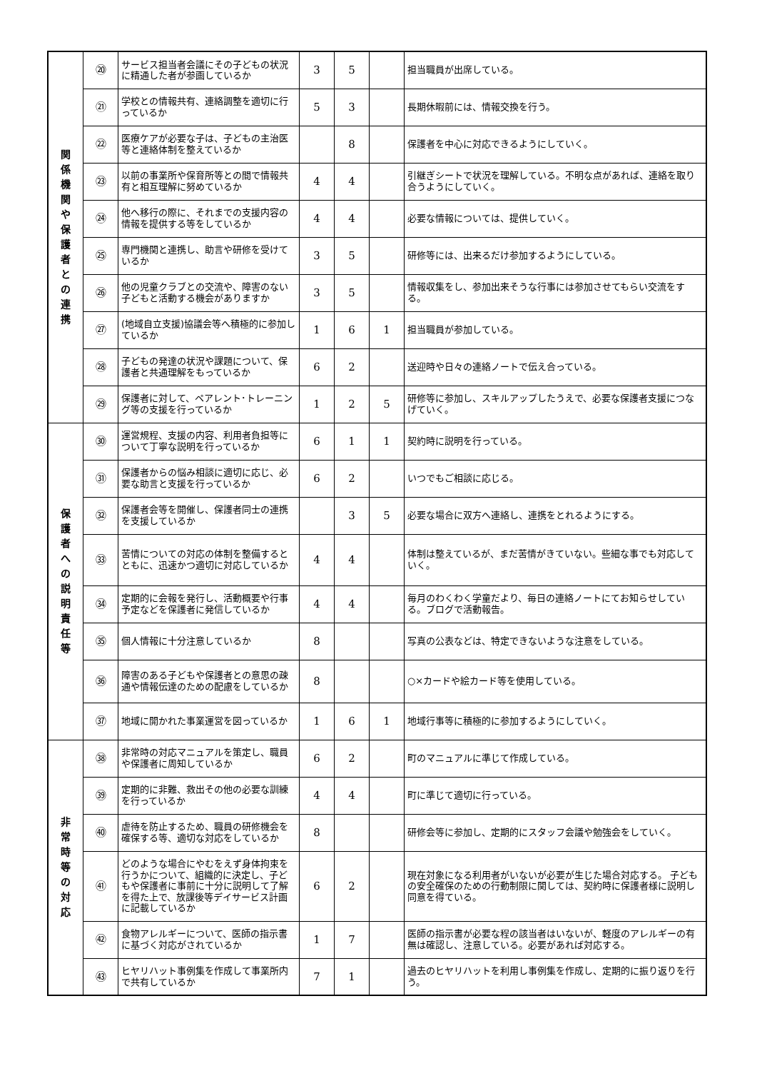| 関 係 機 関 や 保 護 者 と の 連 携 | ⑳ | サービス担当者会議にその子どもの状況に精通した者が参画しているか | 3 | 5 | | 担当職員が出席している。 |
| | ㉑ | 学校との情報共有、連絡調整を適切に行っているか | 5 | 3 | | 長期休暇前には、情報交換を行う。 |
| | ㉒ | 医療ケアが必要な子は、子どもの主治医等と連絡体制を整えているか | | 8 | | 保護者を中心に対応できるようにしていく。 |
| | ㉓ | 以前の事業所や保育所等との間で情報共有と相互理解に努めているか | 4 | 4 | | 引継ぎシートで状況を理解している。不明な点があれば、連絡を取り合うようにしていく。 |
| | ㉔ | 他へ移行の際に、それまでの支援内容の情報を提供する等をしているか | 4 | 4 | | 必要な情報については、提供していく。 |
| | ㉕ | 専門機関と連携し、助言や研修を受けているか | 3 | 5 | | 研修等には、出来るだけ参加するようにしている。 |
| | ㉖ | 他の児童クラブとの交流や、障害のない子どもと活動する機会がありますか | 3 | 5 | | 情報収集をし、参加出来そうな行事には参加させてもらい交流をする。 |
| | ㉗ | (地域自立支援)協議会等へ積極的に参加しているか | 1 | 6 | 1 | 担当職員が参加している。 |
| | ㉘ | 子どもの発達の状況や課題について、保護者と共通理解をもっているか | 6 | 2 | | 送迎時や日々の連絡ノートで伝え合っている。 |
| | ㉙ | 保護者に対して、ペアレント･トレーニング等の支援を行っているか | 1 | 2 | 5 | 研修等に参加し、スキルアップしたうえで、必要な保護者支援につなげていく。 |
| 保 護 者 へ の 説 明 責 任 等 | ㉚ | 運営規程、支援の内容、利用者負担等について丁寧な説明を行っているか | 6 | 1 | 1 | 契約時に説明を行っている。 |
| | ㉛ | 保護者からの悩み相談に適切に応じ、必要な助言と支援を行っているか | 6 | 2 | | いつでもご相談に応じる。 |
| | ㉜ | 保護者会等を開催し、保護者同士の連携を支援しているか | | 3 | 5 | 必要な場合に双方へ連絡し、連携をとれるようにする。 |
| | ㉝ | 苦情についての対応の体制を整備するとともに、迅速かつ適切に対応しているか | 4 | 4 | | 体制は整えているが、まだ苦情がきていない。些細な事でも対応していく。 |
| | ㉞ | 定期的に会報を発行し、活動概要や行事予定などを保護者に発信しているか | 4 | 4 | | 毎月のわくわく学童だより、毎日の連絡ノートにてお知らせしている。ブログで活動報告。 |
| | ㉟ | 個人情報に十分注意しているか | 8 | | | 写真の公表などは、特定できないような注意をしている。 |
| | ㊱ | 障害のある子どもや保護者との意思の疎通や情報伝達のための配慮をしているか | 8 | | | ○×カードや絵カード等を使用している。 |
| | ㊲ | 地域に開かれた事業運営を図っているか | 1 | 6 | 1 | 地域行事等に積極的に参加するようにしていく。 |
| 非 常 時 等 の 対 応 | ㊳ | 非常時の対応マニュアルを策定し、職員や保護者に周知しているか | 6 | 2 | | 町のマニュアルに準じて作成している。 |
| | ㊴ | 定期的に非難、救出その他の必要な訓練を行っているか | 4 | 4 | | 町に準じて適切に行っている。 |
| | ㊵ | 虐待を防止するため、職員の研修機会を確保する等、適切な対応をしているか | 8 | | | 研修会等に参加し、定期的にスタッフ会議や勉強会をしていく。 |
| | ㊶ | どのような場合にやむをえず身体拘束を行うかについて、組織的に決定し、子どもや保護者に事前に十分に説明して了解を得た上で、放課後等デイサービス計画に記載しているか | 6 | 2 | | 現在対象になる利用者がいないが必要が生じた場合対応する。 子どもの安全確保のための行動制限に関しては、契約時に保護者様に説明し同意を得ている。 |
| | ㊷ | 食物アレルギーについて、医師の指示書に基づく対応がされているか | 1 | 7 | | 医師の指示書が必要な程の該当者はいないが、軽度のアレルギーの有無は確認し、注意している。必要があれば対応する。 |
| | ㊸ | ヒヤリハット事例集を作成して事業所内で共有しているか | 7 | 1 | | 過去のヒヤリハットを利用し事例集を作成し、定期的に振り返りを行う。 |